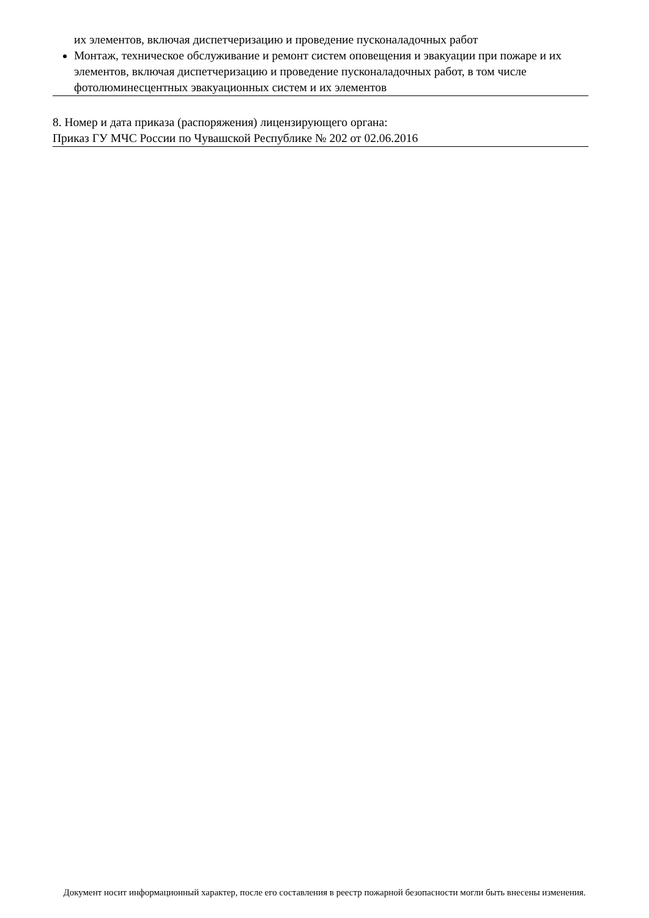их элементов, включая диспетчеризацию и проведение пусконаладочных работ
Монтаж, техническое обслуживание и ремонт систем оповещения и эвакуации при пожаре и их элементов, включая диспетчеризацию и проведение пусконаладочных работ, в том числе фотолюминесцентных эвакуационных систем и их элементов
8. Номер и дата приказа (распоряжения) лицензирующего органа:
Приказ ГУ МЧС России по Чувашской Республике № 202 от 02.06.2016
Документ носит информационный характер, после его составления в реестр пожарной безопасности могли быть внесены изменения.